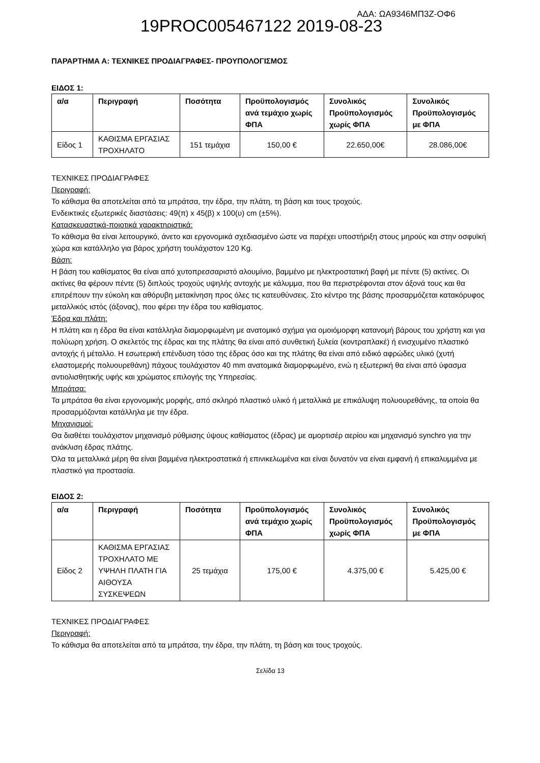19PROC005467122 2019-08-23 ΑΔΑ: ΩΑ9346ΜΠ3Ζ-ΟΦ6
ΠΑΡΑΡΤΗΜΑ Α: ΤΕΧΝΙΚΕΣ ΠΡΟΔΙΑΓΡΑΦΕΣ- ΠΡΟΥΠΟΛΟΓΙΣΜΟΣ
ΕΙΔΟΣ 1:
| α/α | Περιγραφή | Ποσότητα | Προϋπολογισμός ανά τεμάχιο χωρίς ΦΠΑ | Συνολικός Προϋπολογισμός χωρίς ΦΠΑ | Συνολικός Προϋπολογισμός με ΦΠΑ |
| --- | --- | --- | --- | --- | --- |
| Είδος 1 | ΚΑΘΙΣΜΑ ΕΡΓΑΣΙΑΣ ΤΡΟΧΗΛΑΤΟ | 151 τεμάχια | 150,00 € | 22.650,00€ | 28.086,00€ |
ΤΕΧΝΙΚΕΣ ΠΡΟΔΙΑΓΡΑΦΕΣ
Περιγραφή:
Το κάθισμα θα αποτελείται από τα μπράτσα, την έδρα, την πλάτη, τη βάση και τους τροχούς.
Ενδεικτικές εξωτερικές διαστάσεις: 49(π) x 45(β) x 100(υ) cm (±5%).
Κατασκευαστικά-ποιοτικά χαρακτηριστικά:
Το κάθισμα θα είναι λειτουργικό, άνετο και εργονομικά σχεδιασμένο ώστε να παρέχει υποστήριξη στους μηρούς και στην οσφυϊκή χώρα και κατάλληλο για βάρος χρήστη τουλάχιστον 120 Kg.
Βάση:
Η βάση του καθίσματος θα είναι από χυτοπρεσσαριστό αλουμίνιο, βαμμένο με ηλεκτροστατική βαφή με πέντε (5) ακτίνες. Οι ακτίνες θα φέρουν πέντε (5) διπλούς τροχούς υψηλής αντοχής με κάλυμμα, που θα περιστρέφονται στον άξονά τους και θα επιτρέπουν την εύκολη και αθόρυβη μετακίνηση προς όλες τις κατευθύνσεις. Στο κέντρο της βάσης προσαρμόζεται κατακόρυφος μεταλλικός ιστός (άξονας), που φέρει την έδρα του καθίσματος.
Έδρα και πλάτη:
Η πλάτη και η έδρα θα είναι κατάλληλα διαμορφωμένη με ανατομικό σχήμα για ομοιόμορφη κατανομή βάρους του χρήστη και για πολύωρη χρήση. Ο σκελετός της έδρας και της πλάτης θα είναι από συνθετική ξυλεία (κοντραπλακέ) ή ενισχυμένο πλαστικό αντοχής ή μέταλλο. Η εσωτερική επένδυση τόσο της έδρας όσο και της πλάτης θα είναι από ειδικό αφρώδες υλικό (χυτή ελαστομερής πολυουρεθάνη) πάχους τουλάχιστον 40 mm ανατομικά διαμορφωμένο, ενώ η εξωτερική θα είναι από ύφασμα αντιολισθητικής υφής και χρώματος επιλογής της Υπηρεσίας.
Μπράτσα:
Τα μπράτσα θα είναι εργονομικής μορφής, από σκληρό πλαστικό υλικό ή μεταλλικά με επικάλυψη πολυουρεθάνης, τα οποία θα προσαρμόζονται κατάλληλα με την έδρα.
Μηχανισμοί:
Θα διαθέτει τουλάχιστον μηχανισμό ρύθμισης ύψους καθίσματος (έδρας) με αμορτισέρ αερίου και μηχανισμό synchro για την ανάκλιση έδρας πλάτης.
Όλα τα μεταλλικά μέρη θα είναι βαμμένα ηλεκτροστατικά ή επινικελωμένα και είναι δυνατόν να είναι εμφανή ή επικαλυμμένα με πλαστικό για προστασία.
ΕΙΔΟΣ 2:
| α/α | Περιγραφή | Ποσότητα | Προϋπολογισμός ανά τεμάχιο χωρίς ΦΠΑ | Συνολικός Προϋπολογισμός χωρίς ΦΠΑ | Συνολικός Προϋπολογισμός με ΦΠΑ |
| --- | --- | --- | --- | --- | --- |
| Είδος 2 | ΚΑΘΙΣΜΑ ΕΡΓΑΣΙΑΣ ΤΡΟΧΗΛΑΤΟ ΜΕ ΥΨΗΛΗ ΠΛΑΤΗ ΓΙΑ ΑΙΘΟΥΣΑ ΣΥΣΚΕΨΕΩΝ | 25 τεμάχια | 175,00 € | 4.375,00 € | 5.425,00 € |
ΤΕΧΝΙΚΕΣ ΠΡΟΔΙΑΓΡΑΦΕΣ
Περιγραφή:
Το κάθισμα θα αποτελείται από τα μπράτσα, την έδρα, την πλάτη, τη βάση και τους τροχούς.
Σελίδα 13